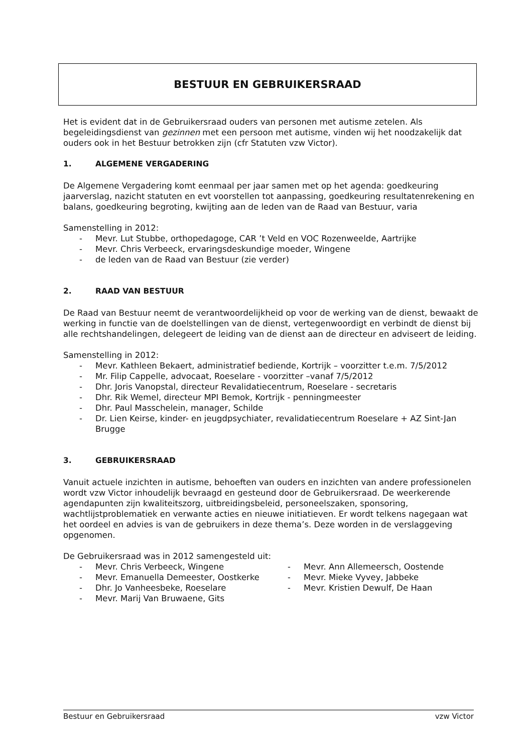BESTUUR EN GEBRUIKERSRAAD
Het is evident dat in de Gebruikersraad ouders van personen met autisme zetelen. Als begeleidingsdienst van gezinnen met een persoon met autisme, vinden wij het noodzakelijk dat ouders ook in het Bestuur betrokken zijn (cfr Statuten vzw Victor).
1. ALGEMENE VERGADERING
De Algemene Vergadering komt eenmaal per jaar samen met op het agenda: goedkeuring jaarverslag, nazicht statuten en evt voorstellen tot aanpassing, goedkeuring resultatenrekening en balans, goedkeuring begroting, kwijting aan de leden van de Raad van Bestuur, varia
Samenstelling in 2012:
- Mevr. Lut Stubbe, orthopedagoge, CAR ’t Veld en VOC Rozenweelde, Aartrijke
- Mevr. Chris Verbeeck, ervaringsdeskundige moeder, Wingene
- de leden van de Raad van Bestuur (zie verder)
2. RAAD VAN BESTUUR
De Raad van Bestuur neemt de verantwoordelijkheid op voor de werking van de dienst, bewaakt de werking in functie van de doelstellingen van de dienst, vertegenwoordigt en verbindt de dienst bij alle rechtshandelingen, delegeert de leiding van de dienst aan de directeur en adviseert de leiding.
Samenstelling in 2012:
- Mevr. Kathleen Bekaert, administratief bediende, Kortrijk – voorzitter t.e.m. 7/5/2012
- Mr. Filip Cappelle, advocaat, Roeselare - voorzitter –vanaf 7/5/2012
- Dhr. Joris Vanopstal, directeur Revalidatiecentrum, Roeselare - secretaris
- Dhr. Rik Wemel, directeur MPI Bemok, Kortrijk - penningmeester
- Dhr. Paul Masschelein, manager, Schilde
- Dr. Lien Keirse, kinder- en jeugdpsychiater, revalidatiecentrum Roeselare + AZ Sint-Jan Brugge
3. GEBRUIKERSRAAD
Vanuit actuele inzichten in autisme, behoeften van ouders en inzichten van andere professionelen wordt vzw Victor inhoudelijk bevraagd en gesteund door de Gebruikersraad. De weerkerende agendapunten zijn kwaliteitszorg, uitbreidingsbeleid, personeelszaken, sponsoring, wachtlijstproblematiek en verwante acties en nieuwe initiatieven. Er wordt telkens nagegaan wat het oordeel en advies is van de gebruikers in deze thema’s. Deze worden in de verslaggeving opgenomen.
De Gebruikersraad was in 2012 samengesteld uit:
- Mevr. Chris Verbeeck, Wingene
- Mevr. Emanuella Demeester, Oostkerke
- Dhr. Jo Vanheesbeke, Roeselare
- Mevr. Marij Van Bruwaene, Gits
- Mevr. Ann Allemeersch, Oostende
- Mevr. Mieke Vyvey, Jabbeke
- Mevr. Kristien Dewulf, De Haan
Bestuur en Gebruikersraad vzw Victor